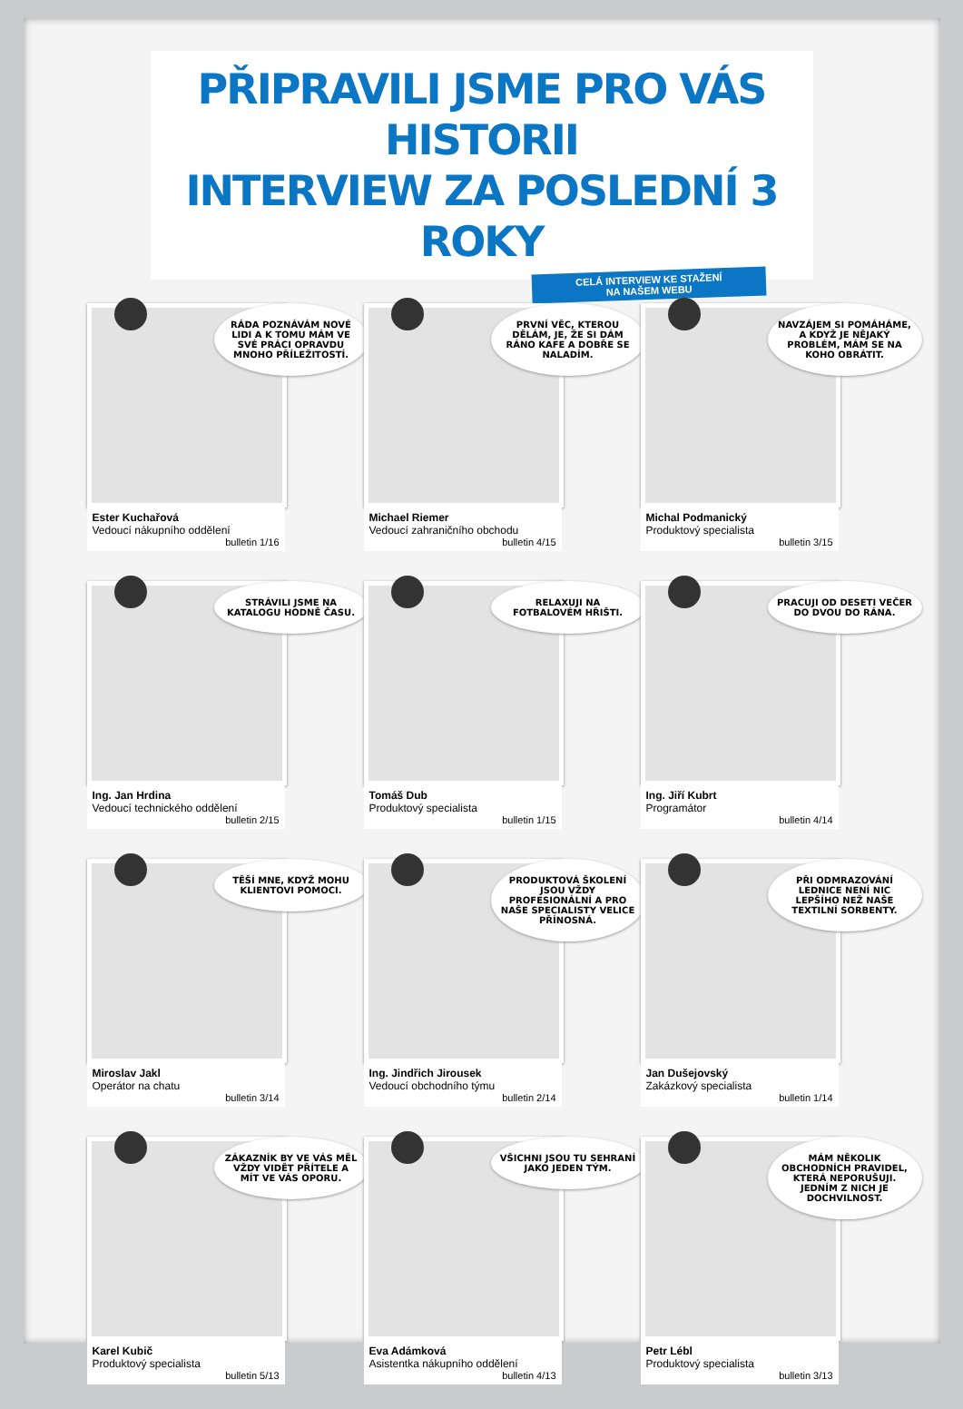PŘIPRAVILI JSME PRO VÁS HISTORII
INTERVIEW ZA POSLEDNÍ 3 ROKY
CELÁ INTERVIEW KE STAŽENÍ
NA NAŠEM WEBU
RÁDA POZNÁVÁM NOVÉ LIDI A K TOMU MÁM VE SVÉ PRÁCI OPRAVDU MNOHO PŘÍLEŽITOSTÍ.
Ester Kuchařová
Vedoucí nákupního oddělení
bulletin 1/16
PRVNÍ VĚC, KTEROU DĚLÁM, JE, ŽE SI DÁM RÁNO KAFE A DOBŘE SE NALADÍM.
Michael Riemer
Vedoucí zahraničního obchodu
bulletin 4/15
NAVZÁJEM SI POMÁHÁME, A KDYŽ JE NĚJAKÝ PROBLÉM, MÁM SE NA KOHO OBRÁTIT.
Michal Podmanický
Produktový specialista
bulletin 3/15
STRÁVILI JSME NA KATALOGU HODNĚ ČASU.
Ing. Jan Hrdina
Vedoucí technického oddělení
bulletin 2/15
RELAXUJI NA FOTBALOVÉM HŘIŠTI.
Tomáš Dub
Produktový specialista
bulletin 1/15
PRACUJI OD DESETI VEČER DO DVOU DO RÁNA.
Ing. Jiří Kubrt
Programátor
bulletin 4/14
TĚŠÍ MNE, KDYŽ MOHU KLIENTOVI POMOCI.
Miroslav Jakl
Operátor na chatu
bulletin 3/14
PRODUKTOVÁ ŠKOLENÍ JSOU VŽDY PROFESIONÁLNÍ A PRO NAŠE SPECIALISTY VELICE PŘÍNOSNÁ.
Ing. Jindřich Jirousek
Vedoucí obchodního týmu
bulletin 2/14
PŘI ODMRAZOVÁNÍ LEDNICE NENÍ NIC LEPŠÍHO NEŽ NAŠE TEXTILNÍ SORBENTY.
Jan Dušejovský
Zakázkový specialista
bulletin 1/14
ZÁKAZNÍK BY VE VÁS MĚL VŽDY VIDĚT PŘÍTELE A MÍT VE VÁS OPORU.
Karel Kubič
Produktový specialista
bulletin 5/13
VŠICHNI JSOU TU SEHRANÍ JAKO JEDEN TÝM.
Eva Adámková
Asistentka nákupního oddělení
bulletin 4/13
MÁM NĚKOLIK OBCHODNÍCH PRAVIDEL, KTERÁ NEPORUŠUJI. JEDNÍM Z NICH JE DOCHVILNOST.
Petr Lébl
Produktový specialista
bulletin 3/13